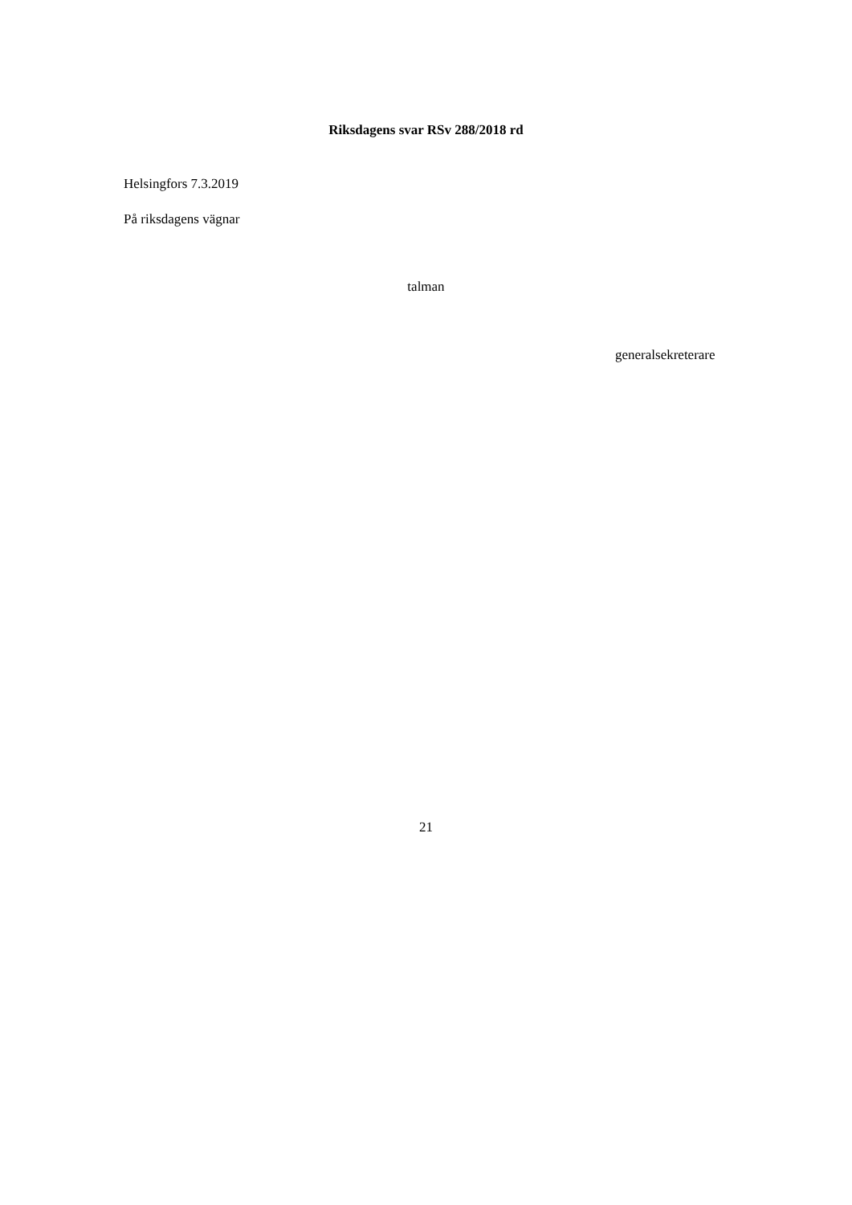Riksdagens svar RSv 288/2018 rd
Helsingfors 7.3.2019
På riksdagens vägnar
talman
generalsekreterare
21